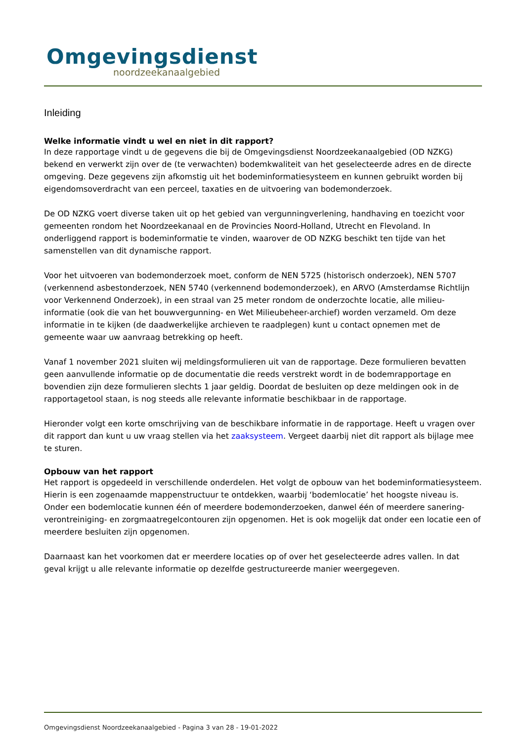Omgevingsdienst
noordzeekanaalgebied
Inleiding
Welke informatie vindt u wel en niet in dit rapport?
In deze rapportage vindt u de gegevens die bij de Omgevingsdienst Noordzeekanaalgebied (OD NZKG) bekend en verwerkt zijn over de (te verwachten) bodemkwaliteit van het geselecteerde adres en de directe omgeving. Deze gegevens zijn afkomstig uit het bodeminformatiesysteem en kunnen gebruikt worden bij eigendomsoverdracht van een perceel, taxaties en de uitvoering van bodemonderzoek.
De OD NZKG voert diverse taken uit op het gebied van vergunningverlening, handhaving en toezicht voor gemeenten rondom het Noordzeekanaal en de Provincies Noord-Holland, Utrecht en Flevoland. In onderliggend rapport is bodeminformatie te vinden, waarover de OD NZKG beschikt ten tijde van het samenstellen van dit dynamische rapport.
Voor het uitvoeren van bodemonderzoek moet, conform de NEN 5725 (historisch onderzoek), NEN 5707 (verkennend asbestonderzoek, NEN 5740 (verkennend bodemonderzoek), en ARVO (Amsterdamse Richtlijn voor Verkennend Onderzoek), in een straal van 25 meter rondom de onderzochte locatie, alle milieu-informatie (ook die van het bouwvergunning- en Wet Milieubeheer-archief) worden verzameld. Om deze informatie in te kijken (de daadwerkelijke archieven te raadplegen) kunt u contact opnemen met de gemeente waar uw aanvraag betrekking op heeft.
Vanaf 1 november 2021 sluiten wij meldingsformulieren uit van de rapportage. Deze formulieren bevatten geen aanvullende informatie op de documentatie die reeds verstrekt wordt in de bodemrapportage en bovendien zijn deze formulieren slechts 1 jaar geldig. Doordat de besluiten op deze meldingen ook in de rapportagetool staan, is nog steeds alle relevante informatie beschikbaar in de rapportage.
Hieronder volgt een korte omschrijving van de beschikbare informatie in de rapportage. Heeft u vragen over dit rapport dan kunt u uw vraag stellen via het zaaksysteem. Vergeet daarbij niet dit rapport als bijlage mee te sturen.
Opbouw van het rapport
Het rapport is opgedeeld in verschillende onderdelen. Het volgt de opbouw van het bodeminformatiesysteem. Hierin is een zogenaamde mappenstructuur te ontdekken, waarbij ‘bodemlocatie’ het hoogste niveau is. Onder een bodemlocatie kunnen één of meerdere bodemonderzoeken, danwel één of meerdere sanering- verontreiniging- en zorgmaatregelcontouren zijn opgenomen. Het is ook mogelijk dat onder een locatie een of meerdere besluiten zijn opgenomen.
Daarnaast kan het voorkomen dat er meerdere locaties op of over het geselecteerde adres vallen. In dat geval krijgt u alle relevante informatie op dezelfde gestructureerde manier weergegeven.
Omgevingsdienst Noordzeekanaalgebied - Pagina 3 van 28 - 19-01-2022